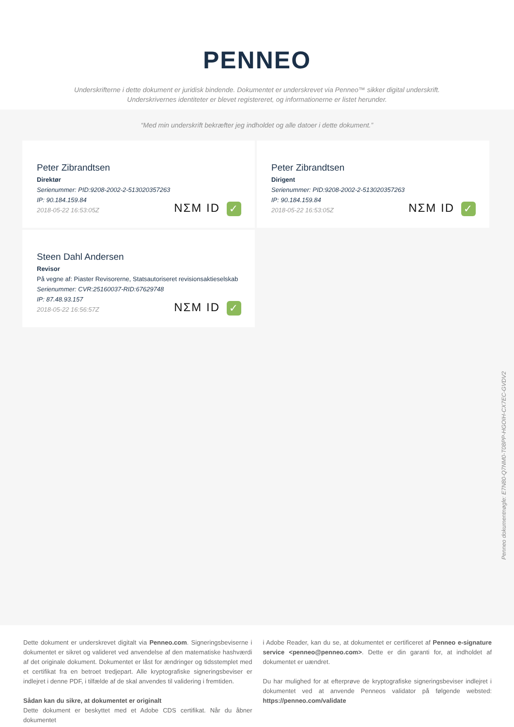PENNEO
Underskrifterne i dette dokument er juridisk bindende. Dokumentet er underskrevet via Penneo™ sikker digital underskrift.
Underskrivernes identiteter er blevet registereret, og informationerne er listet herunder.
“Med min underskrift bekræfter jeg indholdet og alle datoer i dette dokument.”
Peter Zibrandtsen
Direktør
Serienummer: PID:9208-2002-2-513020357263
IP: 90.184.159.84
2018-05-22 16:53:05Z
NΣM ID ✓
Peter Zibrandtsen
Dirigent
Serienummer: PID:9208-2002-2-513020357263
IP: 90.184.159.84
2018-05-22 16:53:05Z
NΣM ID ✓
Steen Dahl Andersen
Revisor
På vegne af: Piaster Revisorerne, Statsautoriseret revisionsaktieselskab
Serienummer: CVR:25160037-RID:67629748
IP: 87.48.93.157
2018-05-22 16:56:57Z
NΣM ID ✓
Penneo dokumentnøgle: E7N80-Q7NM0-T08PP-HGOIH-CX7EC-GVDV2
Dette dokument er underskrevet digitalt via Penneo.com. Signeringsbeviserne i dokumentet er sikret og valideret ved anvendelse af den matematiske hashværdi af det originale dokument. Dokumentet er låst for ændringer og tidsstemplet med et certifikat fra en betroet tredjepart. Alle kryptografiske signeringsbeviser er indlejret i denne PDF, i tilfælde af de skal anvendes til validering i fremtiden.
Sådan kan du sikre, at dokumentet er originalt
Dette dokument er beskyttet med et Adobe CDS certifikat. Når du åbner dokumentet
i Adobe Reader, kan du se, at dokumentet er certificeret af Penneo e-signature service <penneo@penneo.com>. Dette er din garanti for, at indholdet af dokumentet er uændret.
Du har mulighed for at efterprøve de kryptografiske signeringsbeviser indlejret i dokumentet ved at anvende Penneos validator på følgende websted: https://penneo.com/validate